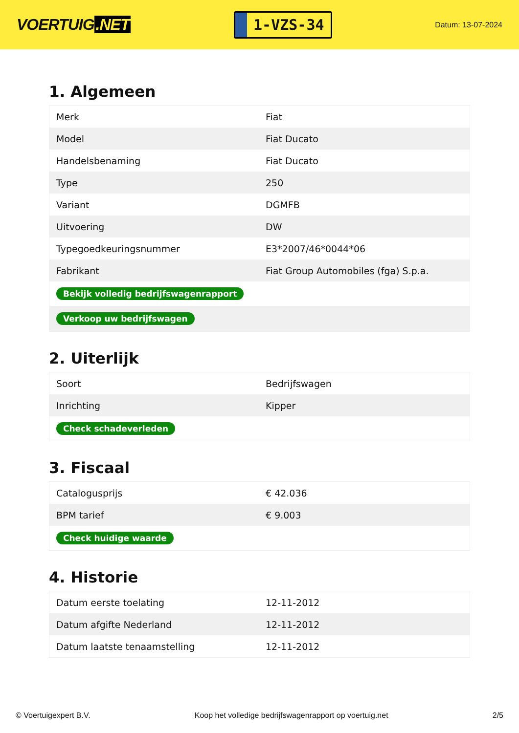VOERTUIG.NET
1-VZS-34
Datum: 13-07-2024
1. Algemeen
| Merk | Fiat |
| Model | Fiat Ducato |
| Handelsbenaming | Fiat Ducato |
| Type | 250 |
| Variant | DGMFB |
| Uitvoering | DW |
| Typegoedkeuringsnummer | E3*2007/46*0044*06 |
| Fabrikant | Fiat Group Automobiles (fga) S.p.a. |
| Bekijk volledig bedrijfswagenrapport | |
| Verkoop uw bedrijfswagen | |
2. Uiterlijk
| Soort | Bedrijfswagen |
| Inrichting | Kipper |
| Check schadeverleden | |
3. Fiscaal
| Catalogusprijs | € 42.036 |
| BPM tarief | € 9.003 |
| Check huidige waarde | |
4. Historie
| Datum eerste toelating | 12-11-2012 |
| Datum afgifte Nederland | 12-11-2012 |
| Datum laatste tenaamstelling | 12-11-2012 |
© Voertuigexpert B.V. Koop het volledige bedrijfswagenrapport op voertuig.net 2/5